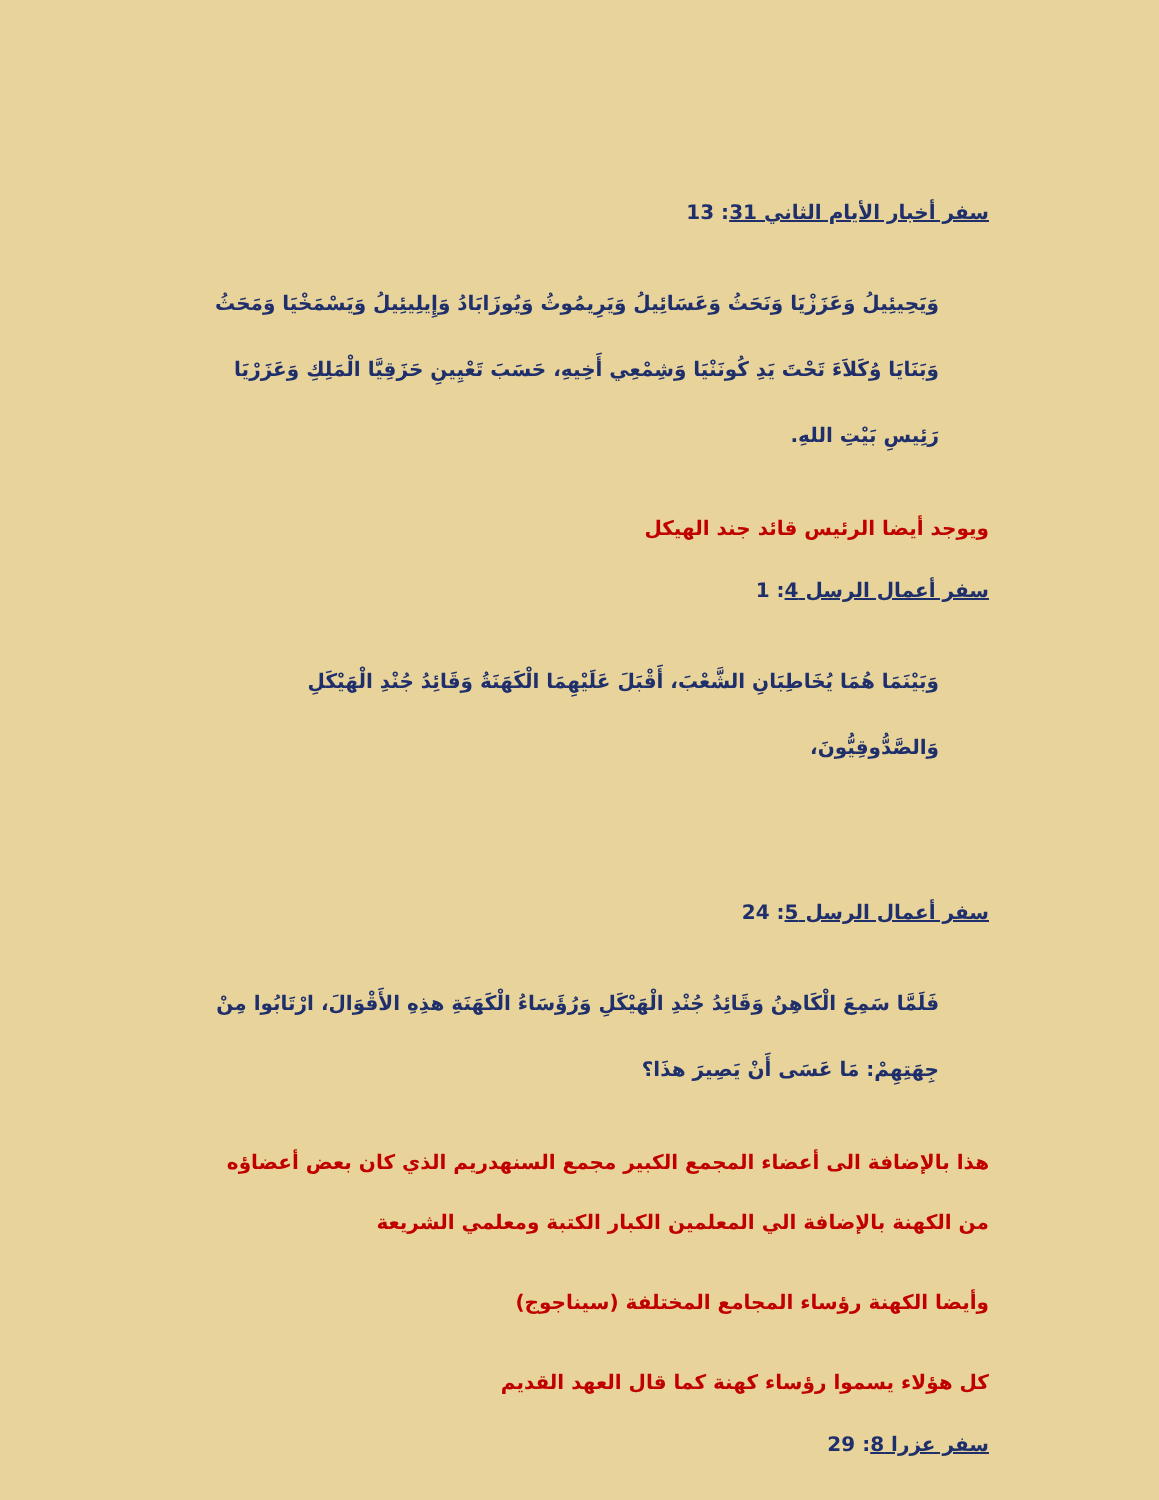سفر أخبار الأيام الثاني 31: 13
وَيَحِيئِيلُ وَعَزَزْيَا وَنَحَثُ وَعَسَائِيلُ وَيَرِيمُوثُ وَيُوزَابَادُ وَإِيلِيئِيلُ وَيَسْمَخْيَا وَمَحَثُ وَبَنَايَا وُكَلاَءَ تَحْتَ يَدِ كُونَنْيَا وَشِمْعِي أَخِيهِ، حَسَبَ تَعْيِينِ حَزَقِيَّا الْمَلِكِ وَعَزَرْيَا رَئِيسِ بَيْتِ اللهِ.
ويوجد أيضا الرئيس قائد جند الهيكل
سفر أعمال الرسل 4: 1
وَبَيْنَمَا هُمَا يُخَاطِبَانِ الشَّعْبَ، أَقْبَلَ عَلَيْهِمَا الْكَهَنَةُ وَقَائِدُ جُنْدِ الْهَيْكَلِ وَالصَّدُّوقِيُّونَ،
سفر أعمال الرسل 5: 24
فَلَمَّا سَمِعَ الْكَاهِنُ وَقَائِدُ جُنْدِ الْهَيْكَلِ وَرُؤَسَاءُ الْكَهَنَةِ هذِهِ الأَقْوَالَ، ارْتَابُوا مِنْ جِهَتِهِمْ: مَا عَسَى أَنْ يَصِيرَ هذَا؟
هذا بالإضافة الى أعضاء المجمع الكبير مجمع السنهدريم الذي كان بعض أعضاؤه من الكهنة بالإضافة الي المعلمين الكبار الكتبة ومعلمي الشريعة
وأيضا الكهنة رؤساء المجامع المختلفة (سيناجوج)
كل هؤلاء يسموا رؤساء كهنة كما قال العهد القديم
سفر عزرا 8: 29